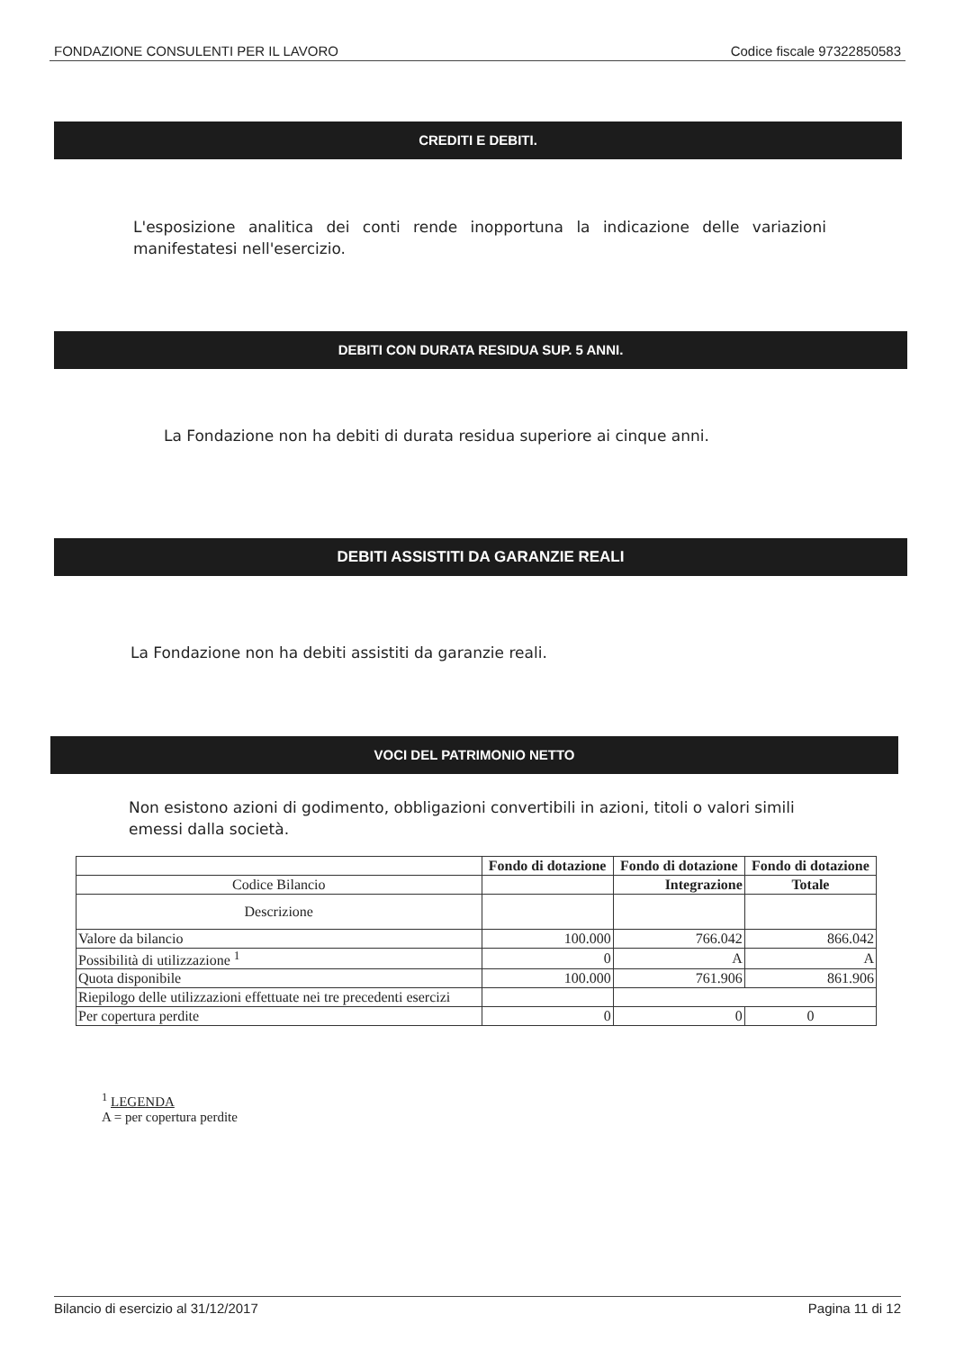FONDAZIONE CONSULENTI PER IL LAVORO Codice fiscale 97322850583
CREDITI E DEBITI.
L'esposizione analitica dei conti rende inopportuna la indicazione delle variazioni manifestatesi nell'esercizio.
DEBITI CON DURATA RESIDUA SUP. 5 ANNI.
La Fondazione non ha debiti di durata residua superiore ai cinque anni.
DEBITI ASSISTITI DA GARANZIE REALI
La Fondazione non ha debiti assistiti da garanzie reali.
VOCI DEL PATRIMONIO NETTO
Non esistono azioni di godimento, obbligazioni convertibili in azioni, titoli o valori simili emessi dalla società.
| | Fondo di dotazione | Fondo di dotazione | Fondo di dotazione |
| --- | --- | --- | --- |
| Codice Bilancio | | Integrazione | Totale |
| Descrizione | | | |
| Valore da bilancio | 100.000 | 766.042 | 866.042 |
| Possibilità di utilizzazione <sup>1</sup> | 0 | A | A |
| Quota disponibile | 100.000 | 761.906 | 861.906 |
| Riepilogo delle utilizzazioni effettuate nei tre precedenti esercizi | | | |
| Per copertura perdite | 0 | 0 | 0 |
<sup>1</sup> LEGENDA
A = per copertura perdite
Bilancio di esercizio al 31/12/2017 Pagina 11 di 12